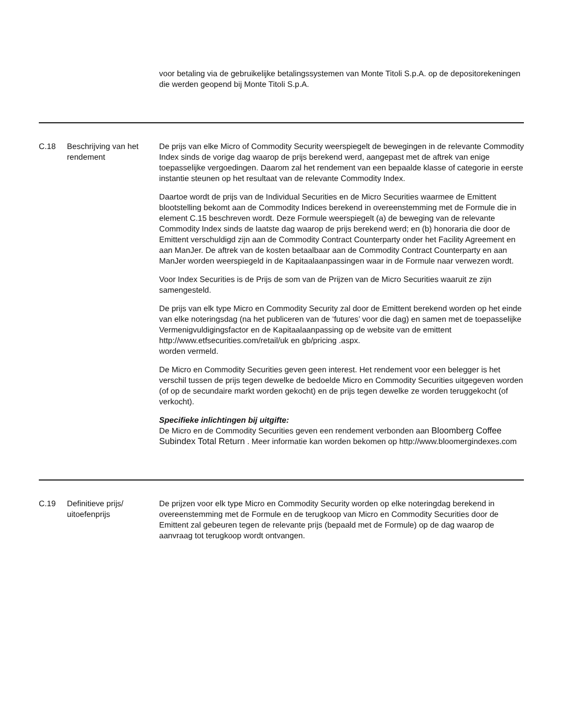| | | voor betaling via de gebruikelijke betalingssystemen van Monte Titoli S.p.A. op de depositorekeningen die werden geopend bij Monte Titoli S.p.A. |
| C.18 | Beschrijving van het rendement | De prijs van elke Micro of Commodity Security weerspiegelt de bewegingen in de relevante Commodity Index sinds de vorige dag waarop de prijs berekend werd, aangepast met de aftrek van enige toepasselijke vergoedingen. Daarom zal het rendement van een bepaalde klasse of categorie in eerste instantie steunen op het resultaat van de relevante Commodity Index. Daartoe wordt de prijs van de Individual Securities en de Micro Securities waarmee de Emittent blootstelling bekomt aan de Commodity Indices berekend in overeenstemming met de Formule die in element C.15 beschreven wordt. Deze Formule weerspiegelt (a) de beweging van de relevante Commodity Index sinds de laatste dag waarop de prijs berekend werd; en (b) honoraria die door de Emittent verschuldigd zijn aan de Commodity Contract Counterparty onder het Facility Agreement en aan ManJer. De aftrek van de kosten betaalbaar aan de Commodity Contract Counterparty en aan ManJer worden weerspiegeld in de Kapitaalaanpassingen waar in de Formule naar verwezen wordt. Voor Index Securities is de Prijs de som van de Prijzen van de Micro Securities waaruit ze zijn samengesteld. De prijs van elk type Micro en Commodity Security zal door de Emittent berekend worden op het einde van elke noteringsdag (na het publiceren van de ‘futures’ voor die dag) en samen met de toepasselijke Vermenigvuldigingsfactor en de Kapitaalaanpassing op de website van de emittent http://www.etfsecurities.com/retail/uk en gb/pricing .aspx. worden vermeld. De Micro en Commodity Securities geven geen interest. Het rendement voor een belegger is het verschil tussen de prijs tegen dewelke de bedoelde Micro en Commodity Securities uitgegeven worden (of op de secundaire markt worden gekocht) en de prijs tegen dewelke ze worden teruggekocht (of verkocht). Specifieke inlichtingen bij uitgifte: De Micro en de Commodity Securities geven een rendement verbonden aan Bloomberg Coffee Subindex Total Return . Meer informatie kan worden bekomen op http://www.bloomergindexes.com |
| C.19 | Definitieve prijs/ uitoefenprijs | De prijzen voor elk type Micro en Commodity Security worden op elke noteringdag berekend in overeenstemming met de Formule en de terugkoop van Micro en Commodity Securities door de Emittent zal gebeuren tegen de relevante prijs (bepaald met de Formule) op de dag waarop de aanvraag tot terugkoop wordt ontvangen. |